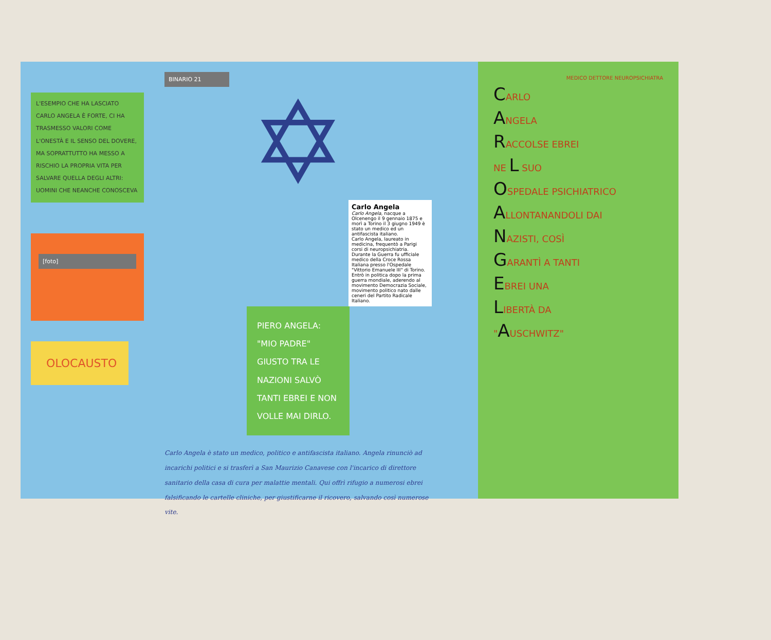L'ESEMPIO CHE HA LASCIATO CARLO ANGELA È FORTE, CI HA TRASMESSO VALORI COME L'ONESTÀ E IL SENSO DEL DOVERE, MA SOPRATTUTTO HA MESSO A RISCHIO LA PROPRIA VITA PER SALVARE QUELLA DEGLI ALTRI: UOMINI CHE NEANCHE CONOSCEVA
[foto]
OLOCAUSTO
BINARIO 21
✡
Carlo Angela
Carlo Angela, nacque a Olcenengo il 9 gennaio 1875 e morì a Torino il 3 giugno 1949 è stato un medico ed un antifascista italiano.
Carlo Angela, laureato in medicina, frequentò a Parigi corsi di neuropsichiatria. Durante la Guerra fu ufficiale medico della Croce Rossa Italiana presso l'Ospedale "Vittorio Emanuele III" di Torino.
Entrò in politica dopo la prima guerra mondiale, aderendo al movimento Democrazia Sociale, movimento politico nato dalle ceneri del Partito Radicale Italiano.
PIERO ANGELA: "MIO PADRE" GIUSTO TRA LE NAZIONI SALVÒ TANTI EBREI E NON VOLLE MAI DIRLO.
Carlo Angela è stato un medico, politico e antifascista italiano. Angela rinunciò ad incarichi politici e si trasferì a San Maurizio Canavese con l'incarico di direttore sanitario della casa di cura per malattie mentali. Qui offrì rifugio a numerosi ebrei falsificando le cartelle cliniche, per giustificarne il ricovero, salvando così numerose vite.
MEDICO DETTORE NEUROPSICHIATRA
CARLO
ANGELA
RACCOLSE EBREI
NE L SUO
OSPEDALE PSICHIATRICO
ALLONTANANDOLI DAI
NAZISTI, COSÌ
GARANTÌ A TANTI
EBREI UNA
LIBERTÀ DA
"AUSCHWITZ"